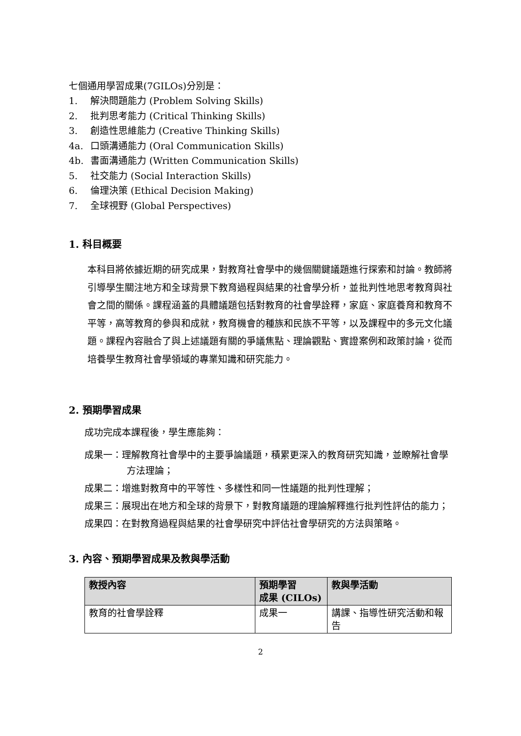七個通用學習成果(7GILOs)分別是：
1. 解決問題能力 (Problem Solving Skills)
2. 批判思考能力 (Critical Thinking Skills)
3. 創造性思維能力 (Creative Thinking Skills)
4a. 口頭溝通能力 (Oral Communication Skills)
4b. 書面溝通能力 (Written Communication Skills)
5. 社交能力 (Social Interaction Skills)
6. 倫理決策 (Ethical Decision Making)
7. 全球視野 (Global Perspectives)
1. 科目概要
本科目將依據近期的研究成果，對教育社會學中的幾個關鍵議題進行探索和討論。教師將引導學生關注地方和全球背景下教育過程與結果的社會學分析，並批判性地思考教育與社會之間的關係。課程涵蓋的具體議題包括對教育的社會學詮釋，家庭、家庭養育和教育不平等，高等教育的參與和成就，教育機會的種族和民族不平等，以及課程中的多元文化議題。課程內容融合了與上述議題有關的爭議焦點、理論觀點、實證案例和政策討論，從而培養學生教育社會學領域的專業知識和研究能力。
2. 預期學習成果
成功完成本課程後，學生應能夠：
成果一：理解教育社會學中的主要爭論議題，積累更深入的教育研究知識，並瞭解社會學方法理論；
成果二：增進對教育中的平等性、多樣性和同一性議題的批判性理解；
成果三：展現出在地方和全球的背景下，對教育議題的理論解釋進行批判性評估的能力；
成果四：在對教育過程與結果的社會學研究中評估社會學研究的方法與策略。
3. 內容、預期學習成果及教與學活動
| 教授內容 | 預期學習 成果 (CILOs) | 教與學活動 |
| --- | --- | --- |
| 教育的社會學詮釋 | 成果一 | 講課、指導性研究活動和報告 |
2